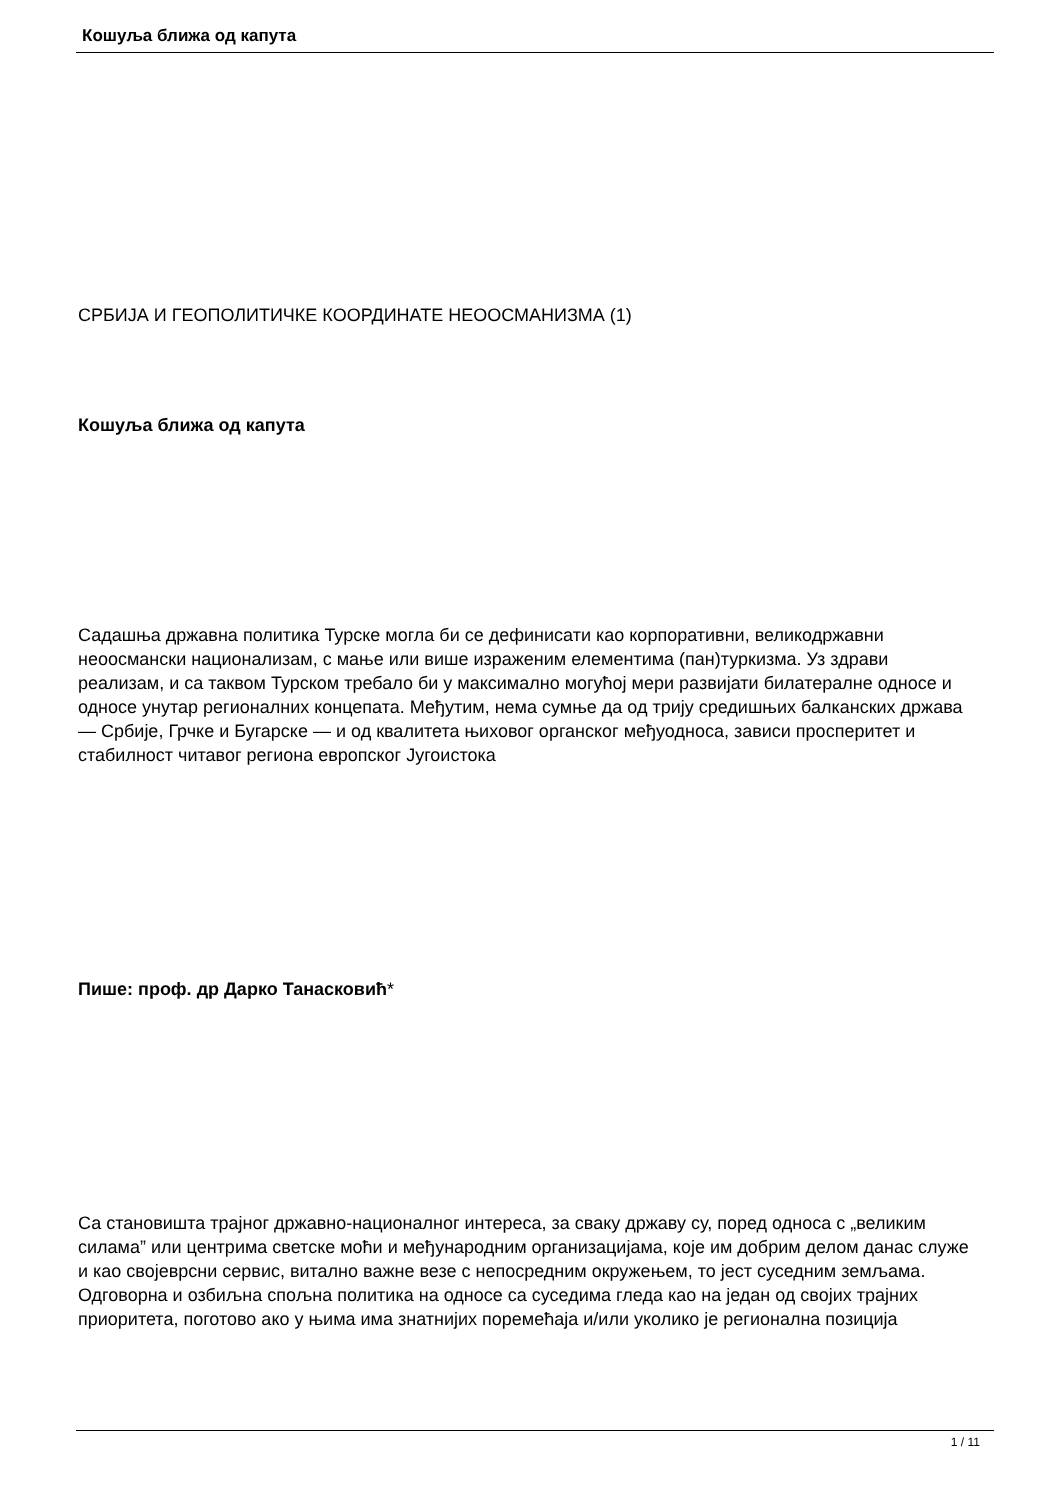Кошуља ближа од капута
СРБИЈА И ГЕОПОЛИТИЧКЕ КООРДИНАТЕ НЕООСМАНИЗМА (1)
Кошуља ближа од капута
Садашња државна политика Турске могла би се дефинисати као корпоративни, великодржавни неоосмански национализам, с мање или више израженим елементима (пан)туркизма. Уз здрави реализам, и са таквом Турском требало би у максимално могућој мери развијати билатералне односе и односе унутар регионалних концепата. Међутим, нема сумње да од трију средишњих балканских држава — Србије, Грчке и Бугарске — и од квалитета њиховог органског међуодноса, зависи просперитет и стабилност читавог региона европског Југоистока
Пише: проф. др Дарко Танасковић*
Са становишта трајног државно-националног интереса, за сваку државу су, поред односа с „великим силама” или центрима светске моћи и међународним организацијама, које им добрим делом данас служе и као својеврсни сервис, витално важне везе с непосредним окружењем, то јест суседним земљама. Одговорна и озбиљна спољна политика на односе са суседима гледа као на један од својих трајних приоритета, поготово ако у њима има знатнијих поремећаја и/или уколико је регионална позиција
1 / 11